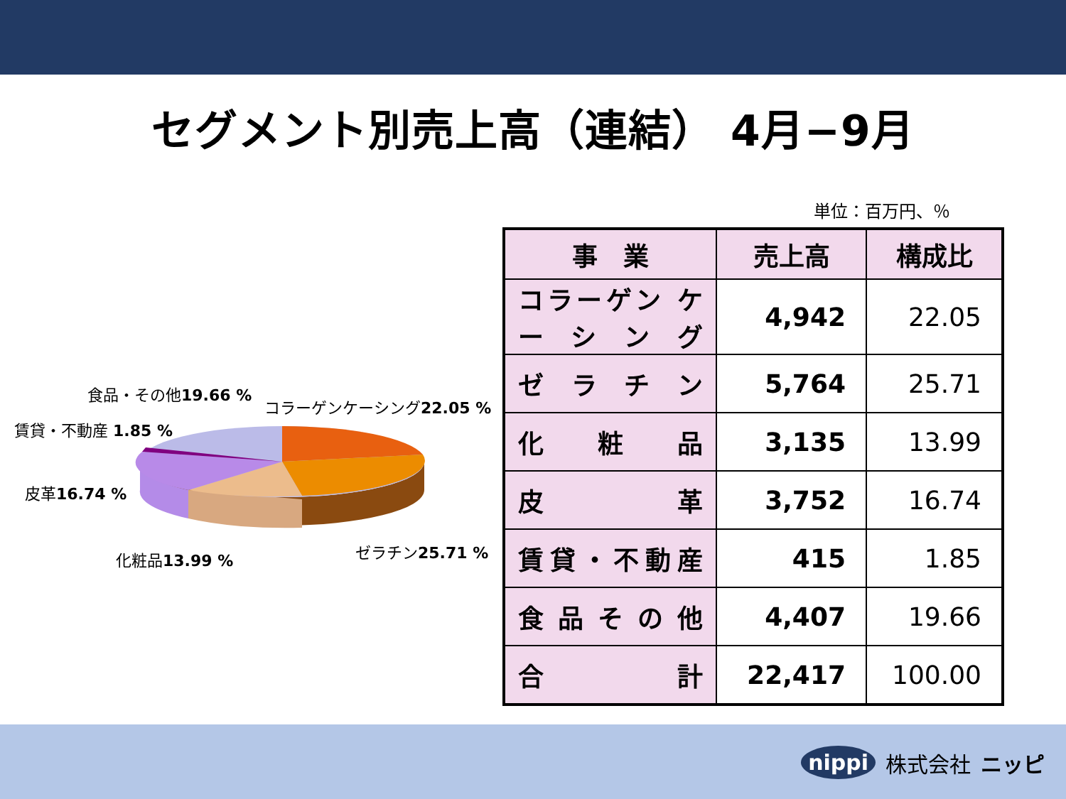セグメント別売上高（連結） 4月−9月
単位：百万円、％
食品・その他19.66 %
コラーゲンケーシング22.05 %
賃貸・不動産 1.85 %
皮革16.74 %
ゼラチン25.71 %
化粧品13.99 %
| 事 業 | 売上高 | 構成比 |
| --- | --- | --- |
| コラーゲン ケーシング | 4,942 | 22.05 |
| ゼ ラ チ ン | 5,764 | 25.71 |
| 化 粧 品 | 3,135 | 13.99 |
| 皮 革 | 3,752 | 16.74 |
| 賃貸・不動産 | 415 | 1.85 |
| 食 品 そ の 他 | 4,407 | 19.66 |
| 合 計 | 22,417 | 100.00 |
nippi 株式会社 ニッピ